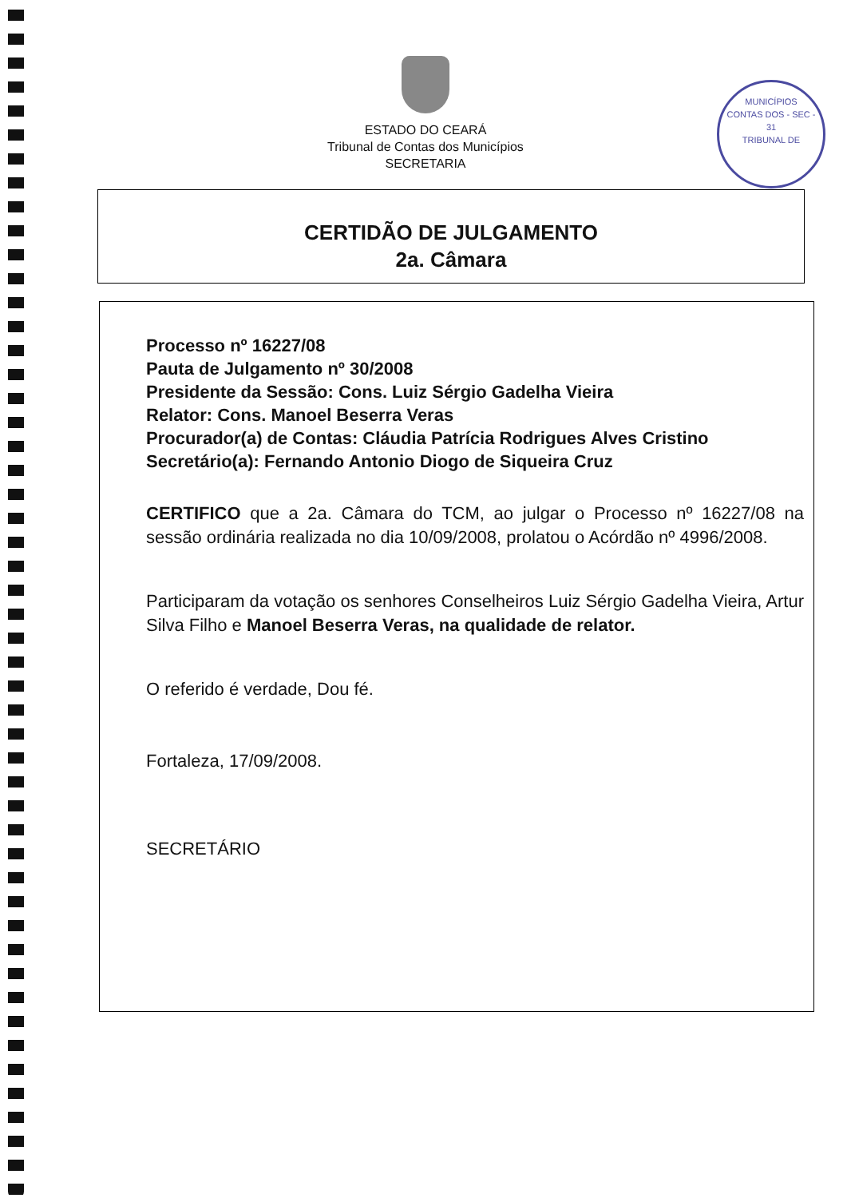ESTADO DO CEARÁ
Tribunal de Contas dos Municípios
SECRETARIA
MUNICÍPIOS
CONTAS DOS - SEC -
31
TRIBUNAL DE
CERTIDÃO DE JULGAMENTO
2a. Câmara
Processo nº 16227/08
Pauta de Julgamento nº 30/2008
Presidente da Sessão: Cons. Luiz Sérgio Gadelha Vieira
Relator: Cons. Manoel Beserra Veras
Procurador(a) de Contas: Cláudia Patrícia Rodrigues Alves Cristino
Secretário(a): Fernando Antonio Diogo de Siqueira Cruz
CERTIFICO que a 2a. Câmara do TCM, ao julgar o Processo nº 16227/08 na sessão ordinária realizada no dia 10/09/2008, prolatou o Acórdão nº 4996/2008.
Participaram da votação os senhores Conselheiros Luiz Sérgio Gadelha Vieira, Artur Silva Filho e Manoel Beserra Veras, na qualidade de relator.
O referido é verdade, Dou fé.
Fortaleza, 17/09/2008.
SECRETÁRIO